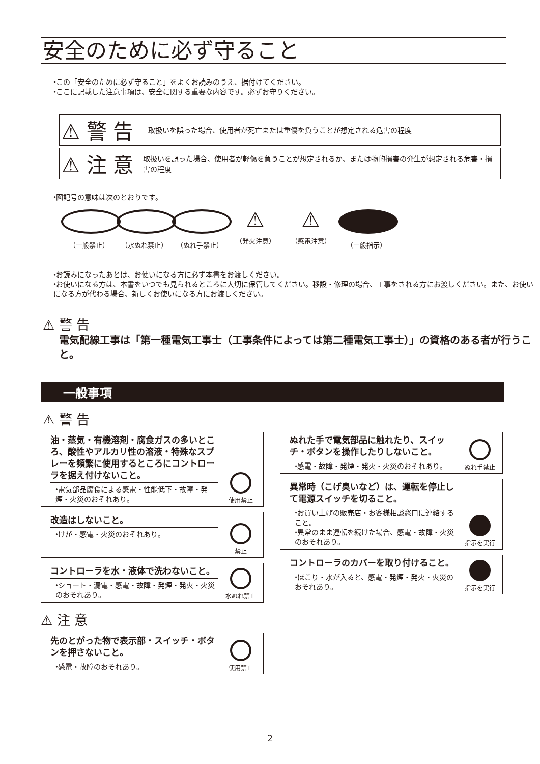安全のために必ず守ること
⬩この「安全のために必ず守ること」をよくお読みのうえ、据付けてください。
⬩ここに記載した注意事項は、安全に関する重要な内容です。必ずお守りください。
⚠ 警 告 取扱いを誤った場合、使用者が死亡または重傷を負うことが想定される危害の程度
⚠ 注 意 取扱いを誤った場合、使用者が軽傷を負うことが想定されるか、または物的損害の発生が想定される危害・損害の程度
⬩図記号の意味は次のとおりです。
（一般禁止） （水ぬれ禁止） （ぬれ手禁止）
⚠
（発火注意）
⚠
（感電注意）
（一般指示）
⬩お読みになったあとは、お使いになる方に必ず本書をお渡しください。
⬩お使いになる方は、本書をいつでも見られるところに大切に保管してください。移設・修理の場合、工事をされる方にお渡しください。また、お使いになる方が代わる場合、新しくお使いになる方にお渡しください。
⚠ 警 告
電気配線工事は「第一種電気工事士（工事条件によっては第二種電気工事士）」の資格のある者が行うこと。
一般事項
⚠ 警 告
油・蒸気・有機溶剤・腐食ガスの多いところ、酸性やアルカリ性の溶液・特殊なスプレーを頻繁に使用するところにコントローラを据え付けないこと。
⬩電気部品腐食による感電・性能低下・故障・発煙・火災のおそれあり。
使用禁止
改造はしないこと。
⬩けが・感電・火災のおそれあり。
禁止
コントローラを水・液体で洗わないこと。
⬩ショート・漏電・感電・故障・発煙・発火・火災のおそれあり。
水ぬれ禁止
⚠ 注 意
先のとがった物で表示部・スイッチ・ボタンを押さないこと。
⬩感電・故障のおそれあり。
使用禁止
ぬれた手で電気部品に触れたり、スイッチ・ボタンを操作したりしないこと。
⬩感電・故障・発煙・発火・火災のおそれあり。
ぬれ手禁止
異常時（こげ臭いなど）は、運転を停止して電源スイッチを切ること。
⬩お買い上げの販売店・お客様相談窓口に連絡すること。
⬩異常のまま運転を続けた場合、感電・故障・火災のおそれあり。
指示を実行
コントローラのカバーを取り付けること。
⬩ほこり・水が入ると、感電・発煙・発火・火災のおそれあり。
指示を実行
2